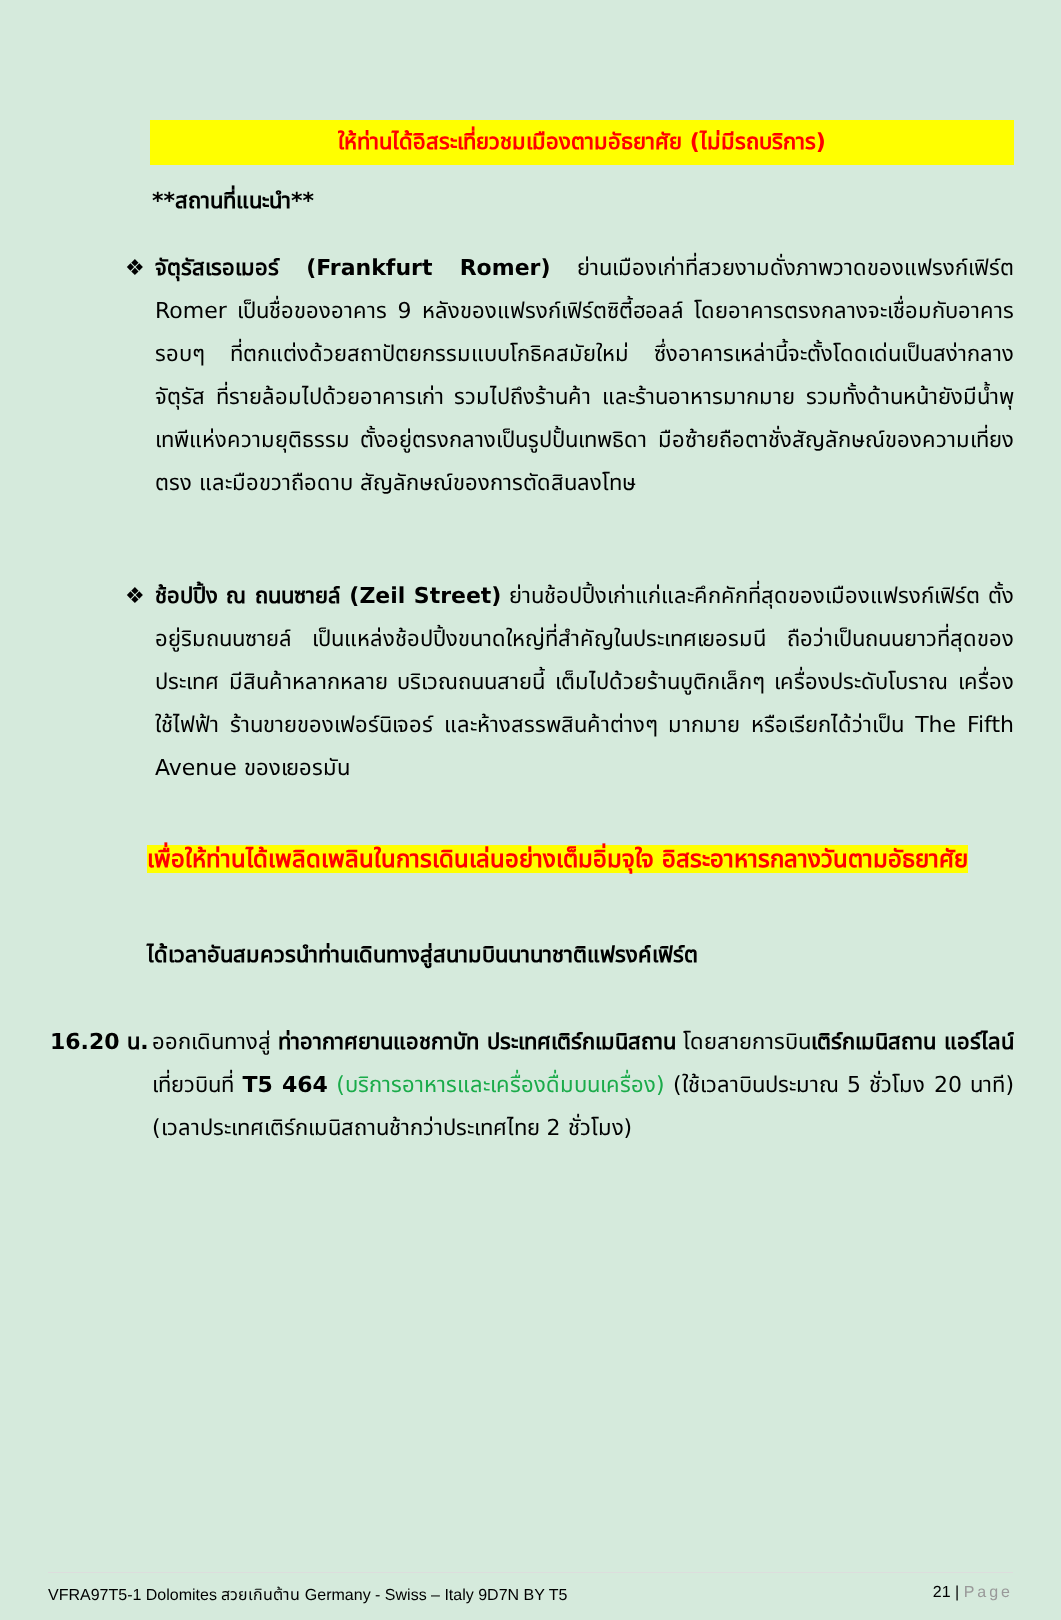ให้ท่านได้อิสระเที่ยวชมเมืองตามอัธยาศัย (ไม่มีรถบริการ)
**สถานที่แนะนำ**
❖ จัตุรัสเรอเมอร์ (Frankfurt Romer) ย่านเมืองเก่าที่สวยงามดั่งภาพวาดของแฟรงก์เฟิร์ต Romer เป็นชื่อของอาคาร 9 หลังของแฟรงก์เฟิร์ตซิตี้ฮอลล์ โดยอาคารตรงกลางจะเชื่อมกับอาคารรอบๆ ที่ตกแต่งด้วยสถาปัตยกรรมแบบโกธิคสมัยใหม่ ซึ่งอาคารเหล่านี้จะตั้งโดดเด่นเป็นสง่ากลางจัตุรัส ที่รายล้อมไปด้วยอาคารเก่า รวมไปถึงร้านค้า และร้านอาหารมากมาย รวมทั้งด้านหน้ายังมีน้ำพุเทพีแห่งความยุติธรรม ตั้งอยู่ตรงกลางเป็นรูปปั้นเทพธิดา มือซ้ายถือตาชั่งสัญลักษณ์ของความเที่ยงตรง และมือขวาถือดาบ สัญลักษณ์ของการตัดสินลงโทษ
❖ ช้อปปิ้ง ณ ถนนซายล์ (Zeil Street) ย่านช้อปปิ้งเก่าแก่และคึกคักที่สุดของเมืองแฟรงก์เฟิร์ต ตั้งอยู่ริมถนนซายล์ เป็นแหล่งช้อปปิ้งขนาดใหญ่ที่สำคัญในประเทศเยอรมนี ถือว่าเป็นถนนยาวที่สุดของประเทศ มีสินค้าหลากหลาย บริเวณถนนสายนี้ เต็มไปด้วยร้านบูติกเล็กๆ เครื่องประดับโบราณ เครื่องใช้ไฟฟ้า ร้านขายของเฟอร์นิเจอร์ และห้างสรรพสินค้าต่างๆ มากมาย หรือเรียกได้ว่าเป็น The Fifth Avenue ของเยอรมัน
เพื่อให้ท่านได้เพลิดเพลินในการเดินเล่นอย่างเต็มอิ่มจุใจ อิสระอาหารกลางวันตามอัธยาศัย
ได้เวลาอันสมควรนำท่านเดินทางสู่สนามบินนานาชาติแฟรงค์เฟิร์ต
16.20 น.
ออกเดินทางสู่ ท่าอากาศยานแอชกาบัท ประเทศเติร์กเมนิสถาน โดยสายการบินเติร์กเมนิสถาน แอร์ไลน์ เที่ยวบินที่ T5 464 (บริการอาหารและเครื่องดื่มบนเครื่อง) (ใช้เวลาบินประมาณ 5 ชั่วโมง 20 นาที) (เวลาประเทศเติร์กเมนิสถานช้ากว่าประเทศไทย 2 ชั่วโมง)
VFRA97T5-1 Dolomites สวยเกินต้าน Germany - Swiss – Italy 9D7N BY T5 21 | Page